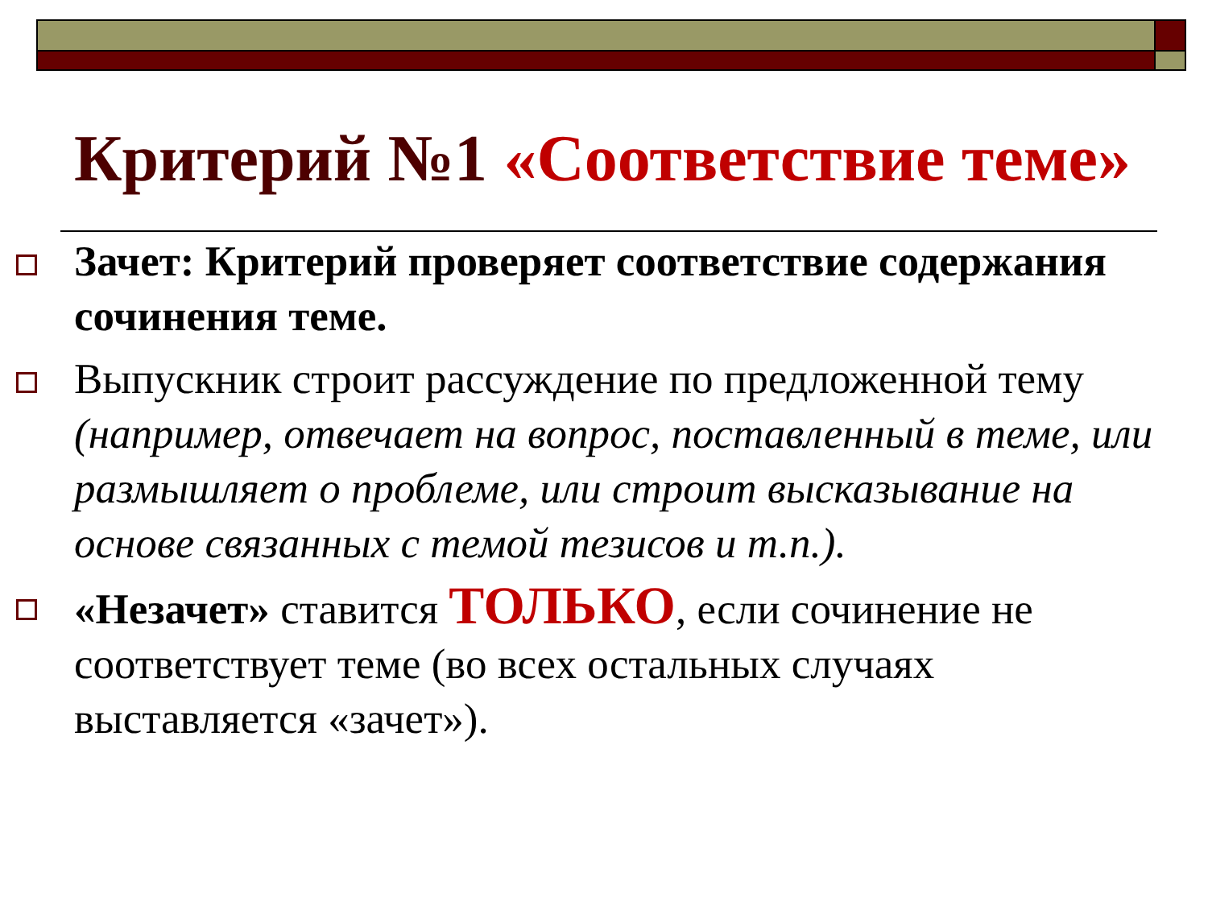Критерий №1 «Соответствие теме»
Зачет: Критерий проверяет соответствие содержания сочинения теме.
Выпускник строит рассуждение по предложенной тему (например, отвечает на вопрос, поставленный в теме, или размышляет о проблеме, или строит высказывание на основе связанных с темой тезисов и т.п.).
«Незачет» ставится ТОЛЬКО, если сочинение не соответствует теме (во всех остальных случаях выставляется «зачет»).